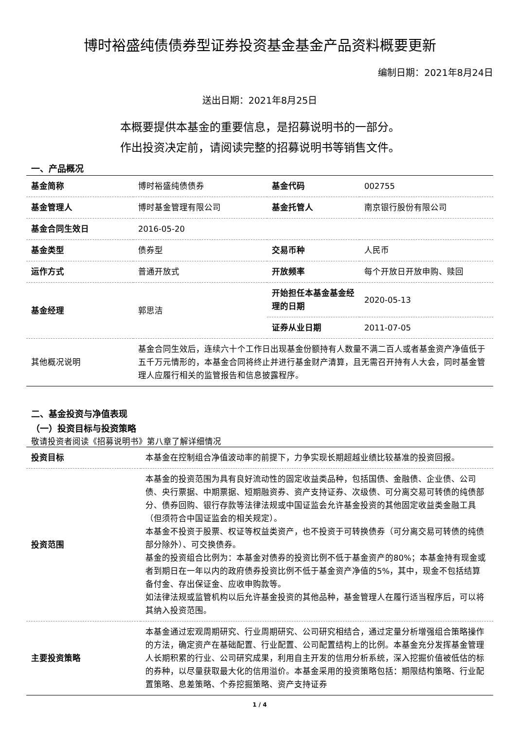博时裕盛纯债债券型证券投资基金基金产品资料概要更新
编制日期：2021年8月24日
送出日期：2021年8月25日
本概要提供本基金的重要信息，是招募说明书的一部分。
作出投资决定前，请阅读完整的招募说明书等销售文件。
一、产品概况
| 基金简称 | 博时裕盛纯债债券 | 基金代码 | 002755 |
| 基金管理人 | 博时基金管理有限公司 | 基金托管人 | 南京银行股份有限公司 |
| 基金合同生效日 | 2016-05-20 | | |
| 基金类型 | 债券型 | 交易币种 | 人民币 |
| 运作方式 | 普通开放式 | 开放频率 | 每个开放日开放申购、赎回 |
| 基金经理 | 郭思洁 | 开始担任本基金基金经理的日期 | 2020-05-13 |
| | | 证券从业日期 | 2011-07-05 |
| 其他概况说明 | 基金合同生效后，连续六十个工作日出现基金份额持有人数量不满二百人或者基金资产净值低于五千万元情形的，本基金合同将终止并进行基金财产清算，且无需召开持有人大会，同时基金管理人应履行相关的监管报告和信息披露程序。 | | |
二、基金投资与净值表现
（一）投资目标与投资策略
敬请投资者阅读《招募说明书》第八章了解详细情况
| 投资目标 | 本基金在控制组合净值波动率的前提下，力争实现长期超越业绩比较基准的投资回报。 |
| 投资范围 | 本基金的投资范围为具有良好流动性的固定收益类品种，包括国债、金融债、企业债、公司债、央行票据、中期票据、短期融资券、资产支持证券、次级债、可分离交易可转债的纯债部分、债券回购、银行存款等法律法规或中国证监会允许基金投资的其他固定收益类金融工具（但须符合中国证监会的相关规定）。 本基金不投资于股票、权证等权益类资产，也不投资于可转换债券（可分离交易可转债的纯债部分除外）、可交换债券。 基金的投资组合比例为：本基金对债券的投资比例不低于基金资产的80%；本基金持有现金或者到期日在一年以内的政府债券投资比例不低于基金资产净值的5%，其中，现金不包括结算备付金、存出保证金、应收申购款等。 如法律法规或监管机构以后允许基金投资的其他品种，基金管理人在履行适当程序后，可以将其纳入投资范围。 |
| 主要投资策略 | 本基金通过宏观周期研究、行业周期研究、公司研究相结合，通过定量分析增强组合策略操作的方法，确定资产在基础配置、行业配置、公司配置结构上的比例。本基金充分发挥基金管理人长期积累的行业、公司研究成果，利用自主开发的信用分析系统，深入挖掘价值被低估的标的券种，以尽量获取最大化的信用溢价。本基金采用的投资策略包括：期限结构策略、行业配置策略、息差策略、个券挖掘策略、资产支持证券 |
1 / 4